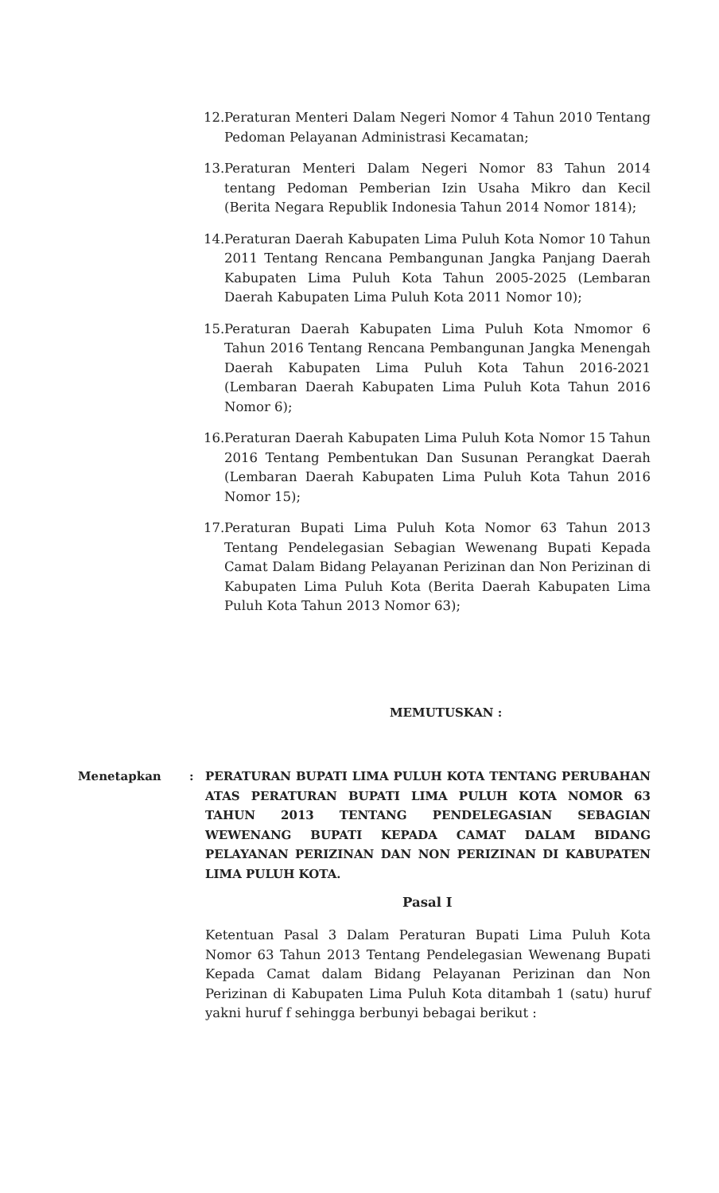12. Peraturan Menteri Dalam Negeri Nomor 4 Tahun 2010 Tentang Pedoman Pelayanan Administrasi Kecamatan;
13. Peraturan Menteri Dalam Negeri Nomor 83 Tahun 2014 tentang Pedoman Pemberian Izin Usaha Mikro dan Kecil (Berita Negara Republik Indonesia Tahun 2014 Nomor 1814);
14. Peraturan Daerah Kabupaten Lima Puluh Kota Nomor 10 Tahun 2011 Tentang Rencana Pembangunan Jangka Panjang Daerah Kabupaten Lima Puluh Kota Tahun 2005-2025 (Lembaran Daerah Kabupaten Lima Puluh Kota 2011 Nomor 10);
15. Peraturan Daerah Kabupaten Lima Puluh Kota Nmomor 6 Tahun 2016 Tentang Rencana Pembangunan Jangka Menengah Daerah Kabupaten Lima Puluh Kota Tahun 2016-2021 (Lembaran Daerah Kabupaten Lima Puluh Kota Tahun 2016 Nomor 6);
16. Peraturan Daerah Kabupaten Lima Puluh Kota Nomor 15 Tahun 2016 Tentang Pembentukan Dan Susunan Perangkat Daerah (Lembaran Daerah Kabupaten Lima Puluh Kota Tahun 2016 Nomor 15);
17. Peraturan Bupati Lima Puluh Kota Nomor 63 Tahun 2013 Tentang Pendelegasian Sebagian Wewenang Bupati Kepada Camat Dalam Bidang Pelayanan Perizinan dan Non Perizinan di Kabupaten Lima Puluh Kota (Berita Daerah Kabupaten Lima Puluh Kota Tahun 2013 Nomor 63);
MEMUTUSKAN :
Menetapkan: PERATURAN BUPATI LIMA PULUH KOTA TENTANG PERUBAHAN ATAS PERATURAN BUPATI LIMA PULUH KOTA NOMOR 63 TAHUN 2013 TENTANG PENDELEGASIAN SEBAGIAN WEWENANG BUPATI KEPADA CAMAT DALAM BIDANG PELAYANAN PERIZINAN DAN NON PERIZINAN DI KABUPATEN LIMA PULUH KOTA.
Pasal I
Ketentuan Pasal 3 Dalam Peraturan Bupati Lima Puluh Kota Nomor 63 Tahun 2013 Tentang Pendelegasian Wewenang Bupati Kepada Camat dalam Bidang Pelayanan Perizinan dan Non Perizinan di Kabupaten Lima Puluh Kota ditambah 1 (satu) huruf yakni huruf f sehingga berbunyi bebagai berikut :